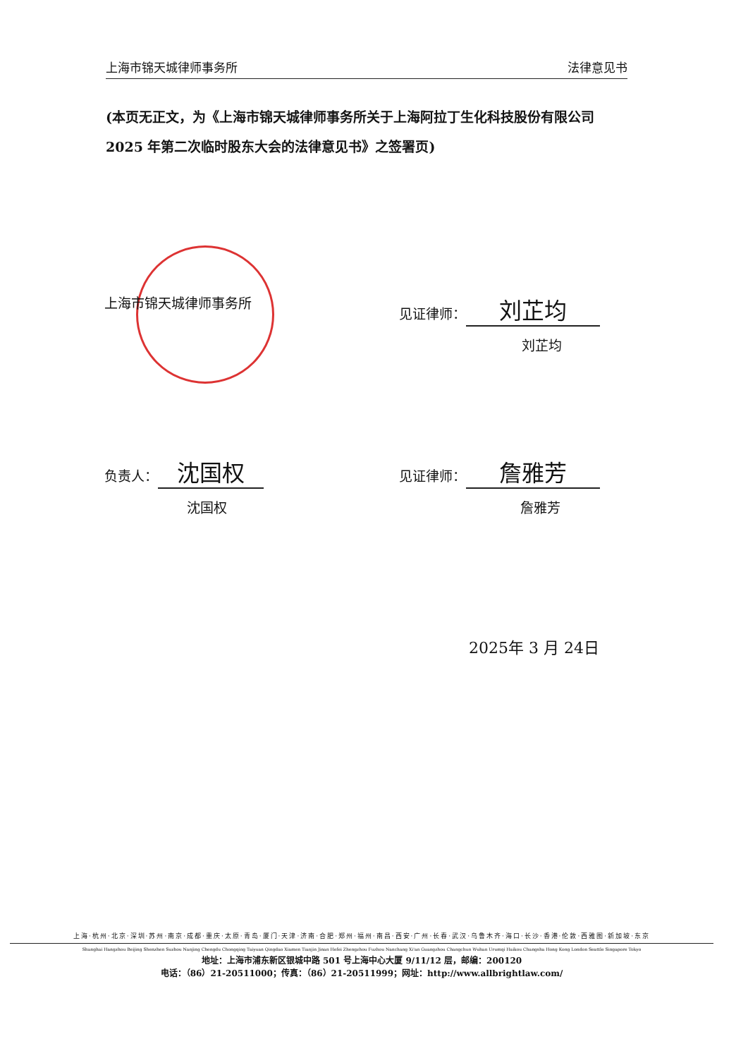上海市锦天城律师事务所 法律意见书
(本页无正文，为《上海市锦天城律师事务所关于上海阿拉丁生化科技股份有限公司 2025 年第二次临时股东大会的法律意见书》之签署页)
上海市锦天城律师事务所 见证律师： 刘芷均
刘芷均
负责人： 沈国权
见证律师： 詹雅芳
沈国权 詹雅芳
2025年 3 月 24日
上海·杭州·北京·深圳·苏州·南京·成都·重庆·太原·青岛·厦门·天津·济南·合肥·郑州·福州·南昌·西安·广州·长春·武汉·乌鲁木齐·海口·长沙·香港·伦敦·西雅图·新加坡·东京
Shanghai Hangzhou Beijing Shenzhen Suzhou Nanjing Chengdu Chongqing Taiyuan Qingdao Xiamen Tianjin Jinan Hefei Zhengzhou Fuzhou Nanchang Xi'an Guangzhou Changchun Wuhan Urumqi Haikou Changsha Hong Kong London Seattle Singapore Tokyo
地址：上海市浦东新区银城中路 501 号上海中心大厦 9/11/12 层，邮编：200120
电话：（86）21-20511000；传真：（86）21-20511999；网址：http://www.allbrightlaw.com/